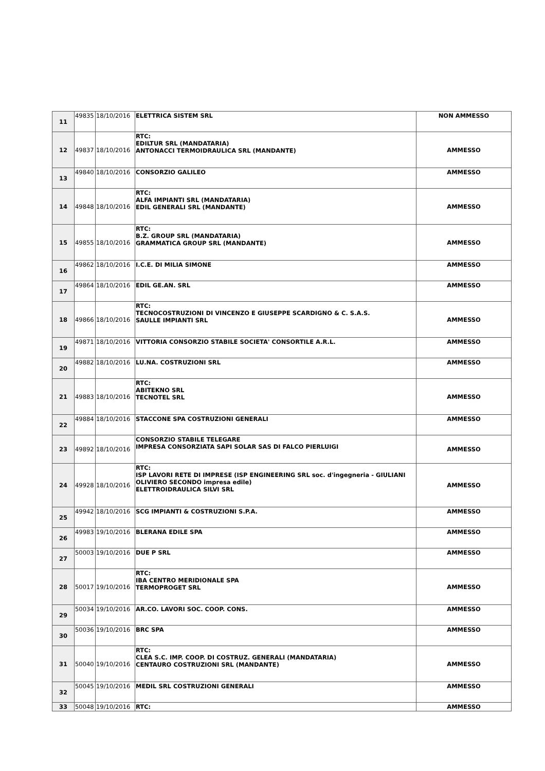| 11 | 49835 | 18/10/2016 | ELETTRICA SISTEM SRL | NON AMMESSO |
| 12 | 49837 | 18/10/2016 | RTC: EDILTUR SRL (MANDATARIA) ANTONACCI TERMOIDRAULICA SRL (MANDANTE) | AMMESSO |
| 13 | 49840 | 18/10/2016 | CONSORZIO GALILEO | AMMESSO |
| 14 | 49848 | 18/10/2016 | RTC: ALFA IMPIANTI SRL (MANDATARIA) EDIL GENERALI SRL (MANDANTE) | AMMESSO |
| 15 | 49855 | 18/10/2016 | RTC: B.Z. GROUP SRL (MANDATARIA) GRAMMATICA GROUP SRL (MANDANTE) | AMMESSO |
| 16 | 49862 | 18/10/2016 | I.C.E. DI MILIA SIMONE | AMMESSO |
| 17 | 49864 | 18/10/2016 | EDIL GE.AN. SRL | AMMESSO |
| 18 | 49866 | 18/10/2016 | RTC: TECNOCOSTRUZIONI DI VINCENZO E GIUSEPPE SCARDIGNO & C. S.A.S. SAULLE IMPIANTI SRL | AMMESSO |
| 19 | 49871 | 18/10/2016 | VITTORIA CONSORZIO STABILE SOCIETA' CONSORTILE A.R.L. | AMMESSO |
| 20 | 49882 | 18/10/2016 | LU.NA. COSTRUZIONI SRL | AMMESSO |
| 21 | 49883 | 18/10/2016 | RTC: ABITEKNO SRL TECNOTEL SRL | AMMESSO |
| 22 | 49884 | 18/10/2016 | STACCONE SPA COSTRUZIONI GENERALI | AMMESSO |
| 23 | 49892 | 18/10/2016 | CONSORZIO STABILE TELEGARE IMPRESA CONSORZIATA SAPI SOLAR SAS DI FALCO PIERLUIGI | AMMESSO |
| 24 | 49928 | 18/10/2016 | RTC: ISP LAVORI RETE DI IMPRESE (ISP ENGINEERING SRL soc. d'ingegneria - GIULIANI OLIVIERO SECONDO impresa edile) ELETTROIDRAULICA SILVI SRL | AMMESSO |
| 25 | 49942 | 18/10/2016 | SCG IMPIANTI & COSTRUZIONI S.P.A. | AMMESSO |
| 26 | 49983 | 19/10/2016 | BLERANA EDILE SPA | AMMESSO |
| 27 | 50003 | 19/10/2016 | DUE P SRL | AMMESSO |
| 28 | 50017 | 19/10/2016 | RTC: IBA CENTRO MERIDIONALE SPA TERMOPROGET SRL | AMMESSO |
| 29 | 50034 | 19/10/2016 | AR.CO. LAVORI SOC. COOP. CONS. | AMMESSO |
| 30 | 50036 | 19/10/2016 | BRC SPA | AMMESSO |
| 31 | 50040 | 19/10/2016 | RTC: CLEA S.C. IMP. COOP. DI COSTRUZ. GENERALI (MANDATARIA) CENTAURO COSTRUZIONI SRL (MANDANTE) | AMMESSO |
| 32 | 50045 | 19/10/2016 | MEDIL SRL COSTRUZIONI GENERALI | AMMESSO |
| 33 | 50048 | 19/10/2016 | RTC: | AMMESSO |